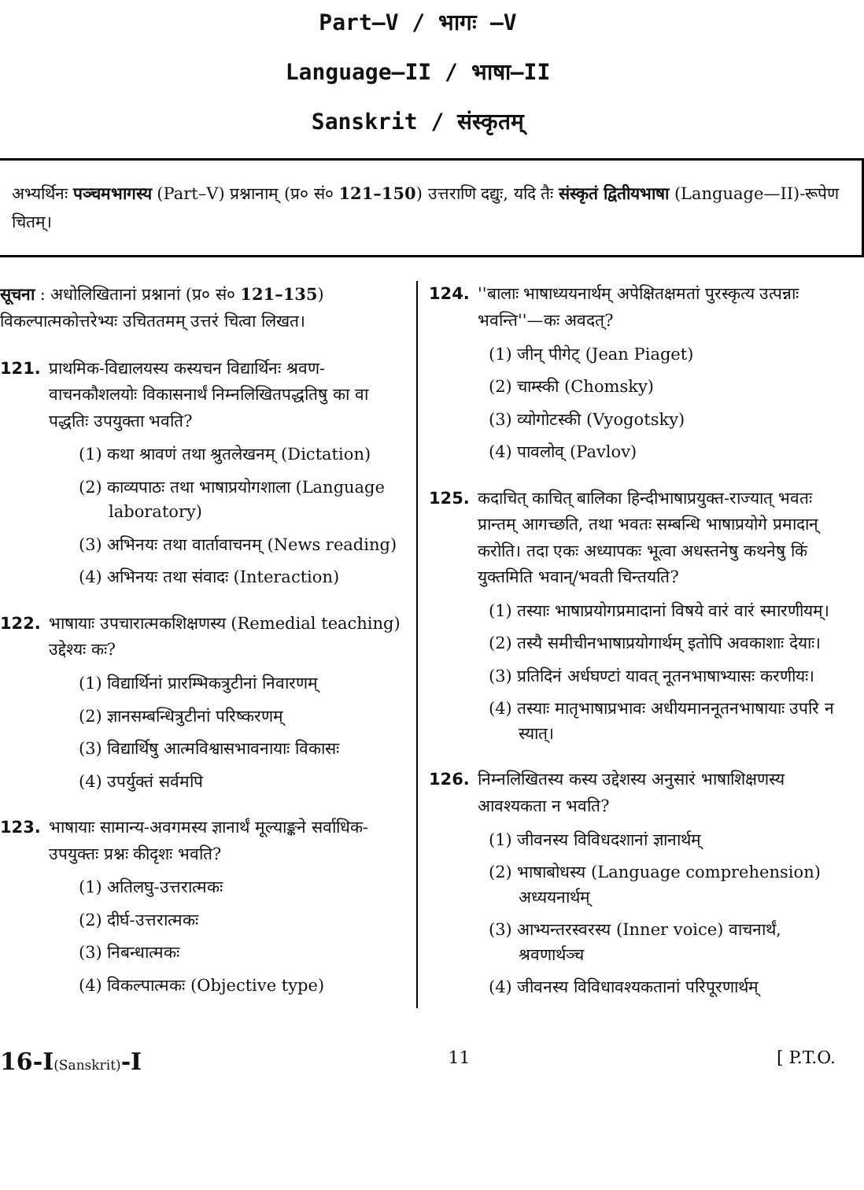Part—V / भागः —V
Language—II / भाषा—II
Sanskrit / संस्कृतम्
अभ्यर्थिनः पञ्चमभागस्य (Part–V) प्रश्नानाम् (प्र० सं० 121–150) उत्तराणि दद्युः, यदि तैः संस्कृतं द्वितीयभाषा (Language—II)-रूपेण चितम्।
सूचना : अधोलिखितानां प्रश्नानां (प्र० सं० 121–135) विकल्पात्मकोत्तरेभ्यः उचिततमम् उत्तरं चित्वा लिखत।
121. प्राथमिक-विद्यालयस्य कस्यचन विद्यार्थिनः श्रवण-वाचनकौशलयोः विकासनार्थं निम्नलिखितपद्धतिषु का वा पद्धतिः उपयुक्ता भवति?
(1) कथा श्रावणं तथा श्रुतलेखनम् (Dictation)
(2) काव्यपाठः तथा भाषाप्रयोगशाला (Language laboratory)
(3) अभिनयः तथा वार्तावाचनम् (News reading)
(4) अभिनयः तथा संवादः (Interaction)
122. भाषायाः उपचारात्मकशिक्षणस्य (Remedial teaching) उद्देश्यः कः?
(1) विद्यार्थिनां प्रारम्भिकत्रुटीनां निवारणम्
(2) ज्ञानसम्बन्धित्रुटीनां परिष्करणम्
(3) विद्यार्थिषु आत्मविश्वासभावनायाः विकासः
(4) उपर्युक्तं सर्वमपि
123. भाषायाः सामान्य-अवगमस्य ज्ञानार्थं मूल्याङ्कने सर्वाधिक-उपयुक्तः प्रश्नः कीदृशः भवति?
(1) अतिलघु-उत्तरात्मकः
(2) दीर्घ-उत्तरात्मकः
(3) निबन्धात्मकः
(4) विकल्पात्मकः (Objective type)
124. ''बालाः भाषाध्ययनार्थम् अपेक्षितक्षमतां पुरस्कृत्य उत्पन्नाः भवन्ति''—कः अवदत्?
(1) जीन् पीगेट् (Jean Piaget)
(2) चाम्स्की (Chomsky)
(3) व्योगोटस्की (Vyogotsky)
(4) पावलोव् (Pavlov)
125. कदाचित् काचित् बालिका हिन्दीभाषाप्रयुक्त-राज्यात् भवतः प्रान्तम् आगच्छति, तथा भवतः सम्बन्धि भाषाप्रयोगे प्रमादान् करोति। तदा एकः अध्यापकः भूत्वा अधस्तनेषु कथनेषु किं युक्तमिति भवान्/भवती चिन्तयति?
(1) तस्याः भाषाप्रयोगप्रमादानां विषये वारं वारं स्मारणीयम्।
(2) तस्यै समीचीनभाषाप्रयोगार्थम् इतोपि अवकाशाः देयाः।
(3) प्रतिदिनं अर्धघण्टां यावत् नूतनभाषाभ्यासः करणीयः।
(4) तस्याः मातृभाषाप्रभावः अधीयमाननूतनभाषायाः उपरि न स्यात्।
126. निम्नलिखितस्य कस्य उद्देशस्य अनुसारं भाषाशिक्षणस्य आवश्यकता न भवति?
(1) जीवनस्य विविधदशानां ज्ञानार्थम्
(2) भाषाबोधस्य (Language comprehension) अध्ययनार्थम्
(3) आभ्यन्तरस्वरस्य (Inner voice) वाचनार्थं, श्रवणार्थञ्च
(4) जीवनस्य विविधावश्यकतानां परिपूरणार्थम्
16-I(Sanskrit)-I 11 [ P.T.O.